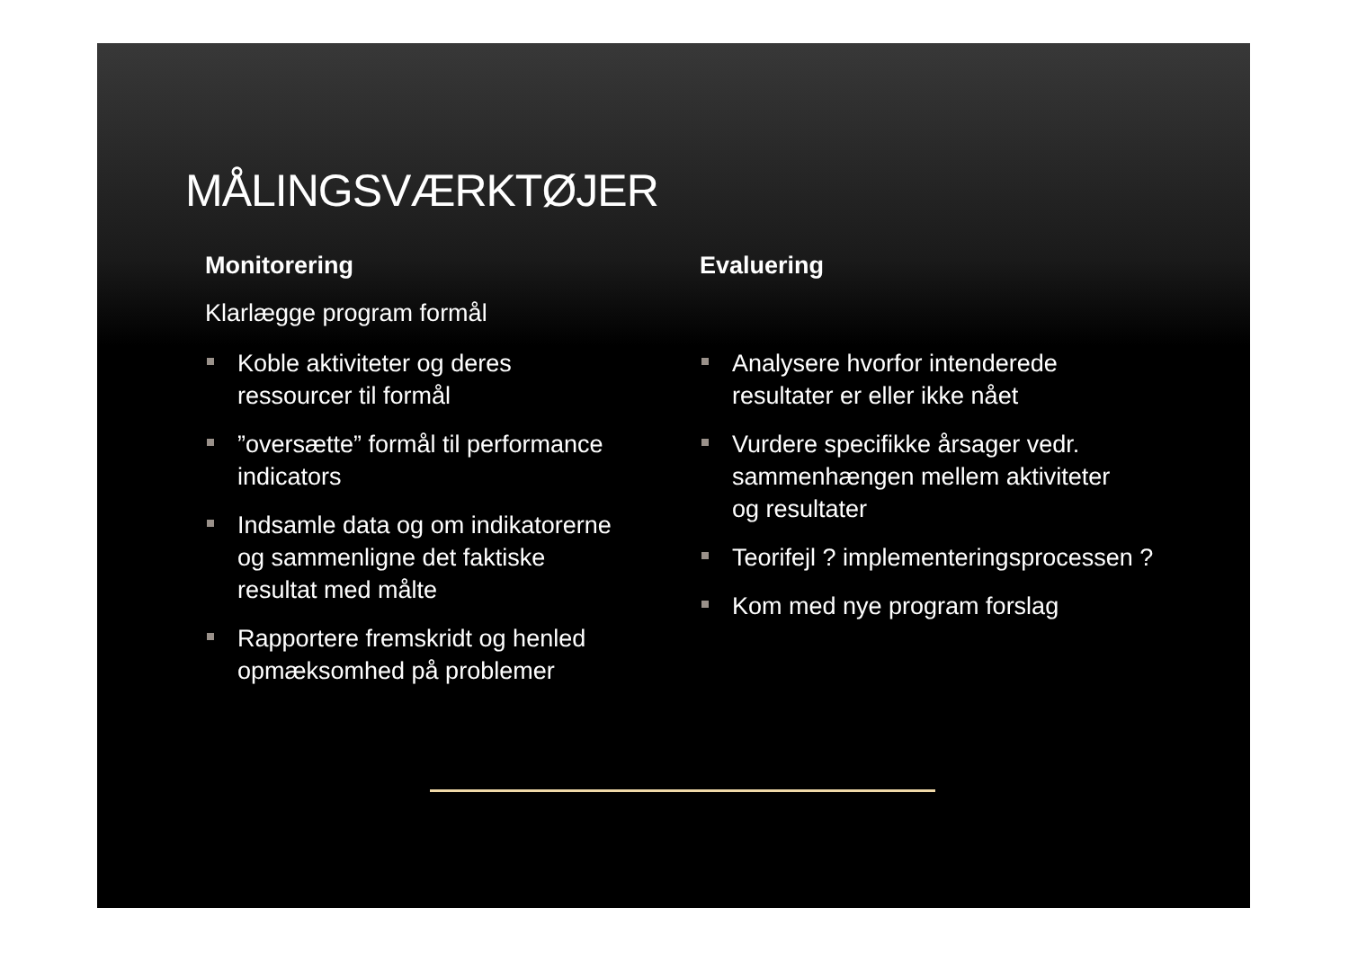MÅLINGSVÆRKTØJER
Monitorering
Klarlægge program formål
Koble aktiviteter og deres ressourcer til formål
”oversætte” formål til performance indicators
Indsamle data og om indikatorerne og sammenligne det faktiske resultat med målte
Rapportere fremskridt og henled opmæksomhed på problemer
Evaluering
Analysere hvorfor intenderede resultater er eller ikke nået
Vurdere specifikke årsager vedr. sammenhængen mellem aktiviteter og resultater
Teorifejl ? implementeringsprocessen ?
Kom med nye program forslag